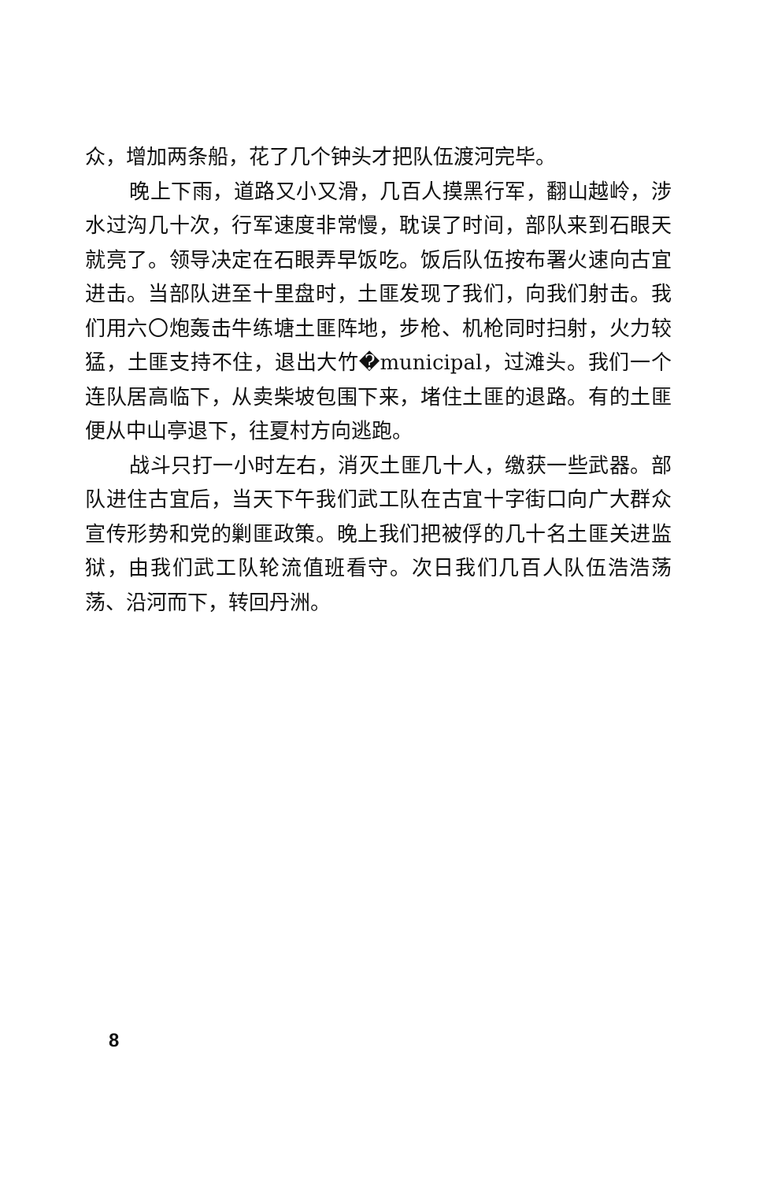众，增加两条船，花了几个钟头才把队伍渡河完毕。
晚上下雨，道路又小又滑，几百人摸黑行军，翻山越岭，涉水过沟几十次，行军速度非常慢，耽误了时间，部队来到石眼天就亮了。领导决定在石眼弄早饭吃。饭后队伍按布署火速向古宜进击。当部队进至十里盘时，土匪发现了我们，向我们射击。我们用六〇炮轰击牛练塘土匪阵地，步枪、机枪同时扫射，火力较猛，土匪支持不住，退出大竹�municipal，过滩头。我们一个连队居高临下，从卖柴坡包围下来，堵住土匪的退路。有的土匪便从中山亭退下，往夏村方向逃跑。
战斗只打一小时左右，消灭土匪几十人，缴获一些武器。部队进住古宜后，当天下午我们武工队在古宜十字街口向广大群众宣传形势和党的剿匪政策。晚上我们把被俘的几十名土匪关进监狱，由我们武工队轮流值班看守。次日我们几百人队伍浩浩荡荡、沿河而下，转回丹洲。
8